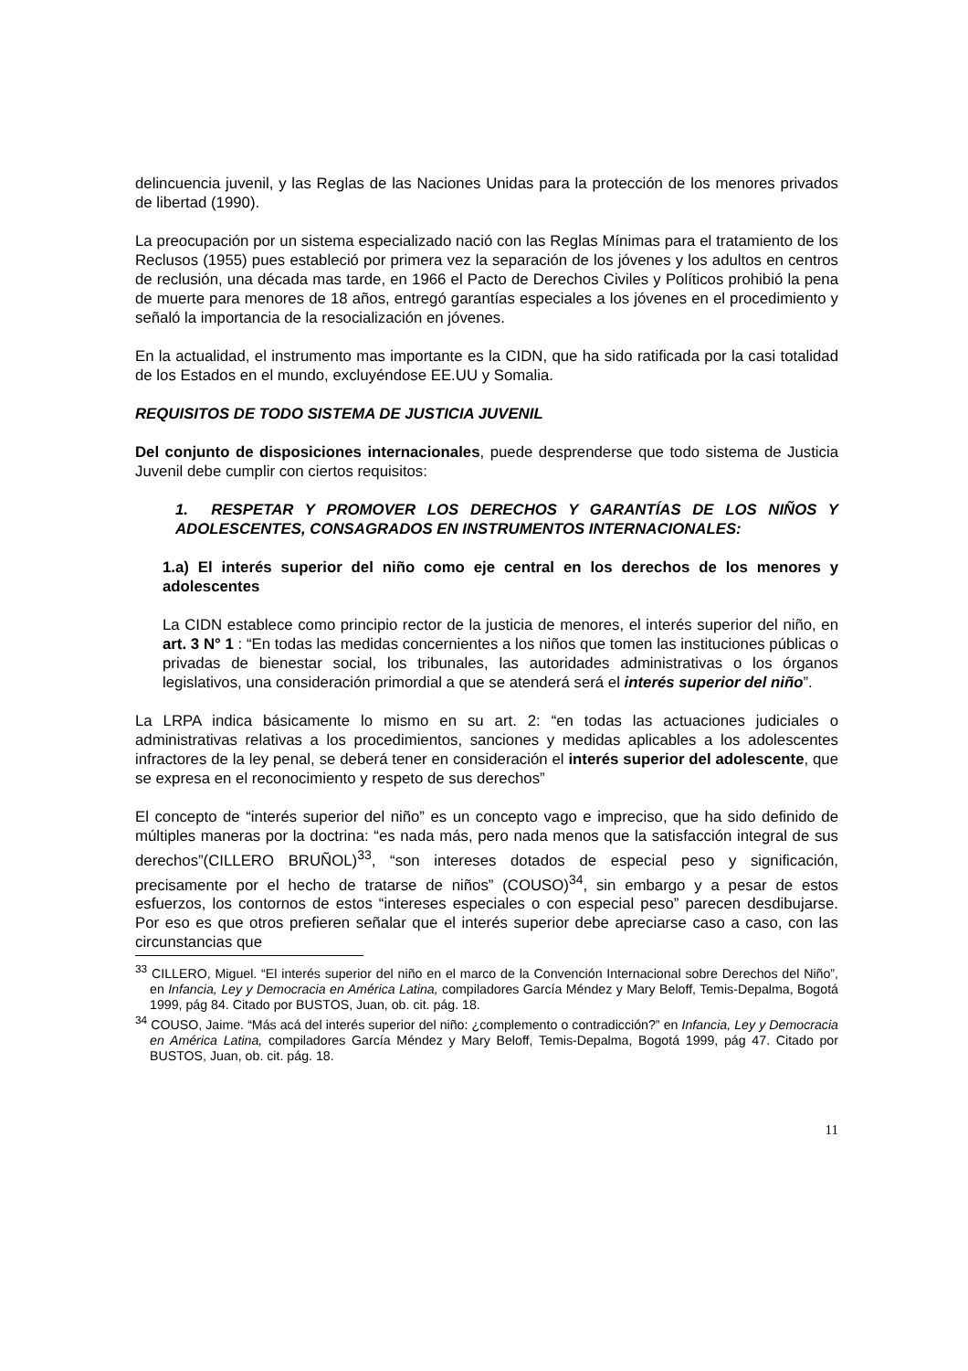delincuencia juvenil, y las Reglas de las Naciones Unidas para la protección de los menores privados de libertad (1990).
La preocupación por un sistema especializado nació con las Reglas Mínimas para el tratamiento de los Reclusos (1955) pues estableció por primera vez la separación de los jóvenes y los adultos en centros de reclusión, una década mas tarde, en 1966 el Pacto de Derechos Civiles y Políticos prohibió la pena de muerte para menores de 18 años, entregó garantías especiales a los jóvenes en el procedimiento y señaló la importancia de la resocialización en jóvenes.
En la actualidad, el instrumento mas importante es la CIDN, que ha sido ratificada por la casi totalidad de los Estados en el mundo, excluyéndose EE.UU y Somalia.
REQUISITOS DE TODO SISTEMA DE JUSTICIA JUVENIL
Del conjunto de disposiciones internacionales, puede desprenderse que todo sistema de Justicia Juvenil debe cumplir con ciertos requisitos:
1. RESPETAR Y PROMOVER LOS DERECHOS Y GARANTÍAS DE LOS NIÑOS Y ADOLESCENTES, CONSAGRADOS EN INSTRUMENTOS INTERNACIONALES:
1.a) El interés superior del niño como eje central en los derechos de los menores y adolescentes
La CIDN establece como principio rector de la justicia de menores, el interés superior del niño, en art. 3 N° 1 : “En todas las medidas concernientes a los niños que tomen las instituciones públicas o privadas de bienestar social, los tribunales, las autoridades administrativas o los órganos legislativos, una consideración primordial a que se atenderá será el interés superior del niño”.
La LRPA indica básicamente lo mismo en su art. 2: “en todas las actuaciones judiciales o administrativas relativas a los procedimientos, sanciones y medidas aplicables a los adolescentes infractores de la ley penal, se deberá tener en consideración el interés superior del adolescente, que se expresa en el reconocimiento y respeto de sus derechos”
El concepto de “interés superior del niño” es un concepto vago e impreciso, que ha sido definido de múltiples maneras por la doctrina: “es nada más, pero nada menos que la satisfacción integral de sus derechos”(CILLERO BRUÑOL)<sup>33</sup>, “son intereses dotados de especial peso y significación, precisamente por el hecho de tratarse de niños” (COUSO)<sup>34</sup>, sin embargo y a pesar de estos esfuerzos, los contornos de estos “intereses especiales o con especial peso” parecen desdibujarse. Por eso es que otros prefieren señalar que el interés superior debe apreciarse caso a caso, con las circunstancias que
<sup>33</sup> CILLERO, Miguel. “El interés superior del niño en el marco de la Convención Internacional sobre Derechos del Niño”, en Infancia, Ley y Democracia en América Latina, compiladores García Méndez y Mary Beloff, Temis-Depalma, Bogotá 1999, pág 84. Citado por BUSTOS, Juan, ob. cit. pág. 18.
<sup>34</sup> COUSO, Jaime. “Más acá del interés superior del niño: ¿complemento o contradicción?” en Infancia, Ley y Democracia en América Latina, compiladores García Méndez y Mary Beloff, Temis-Depalma, Bogotá 1999, pág 47. Citado por BUSTOS, Juan, ob. cit. pág. 18.
11